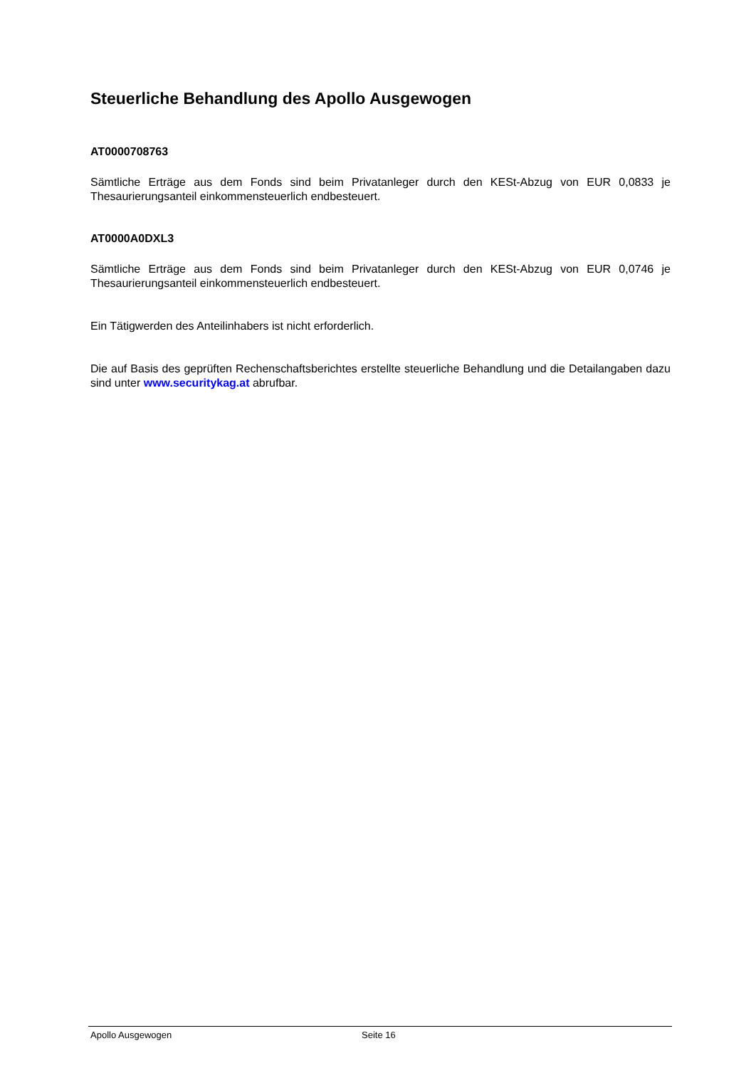Steuerliche Behandlung des Apollo Ausgewogen
AT0000708763
Sämtliche Erträge aus dem Fonds sind beim Privatanleger durch den KESt-Abzug von EUR 0,0833 je Thesaurierungsanteil einkommensteuerlich endbesteuert.
AT0000A0DXL3
Sämtliche Erträge aus dem Fonds sind beim Privatanleger durch den KESt-Abzug von EUR 0,0746 je Thesaurierungsanteil einkommensteuerlich endbesteuert.
Ein Tätigwerden des Anteilinhabers ist nicht erforderlich.
Die auf Basis des geprüften Rechenschaftsberichtes erstellte steuerliche Behandlung und die Detailangaben dazu sind unter www.securitykag.at abrufbar.
Apollo Ausgewogen Seite 16